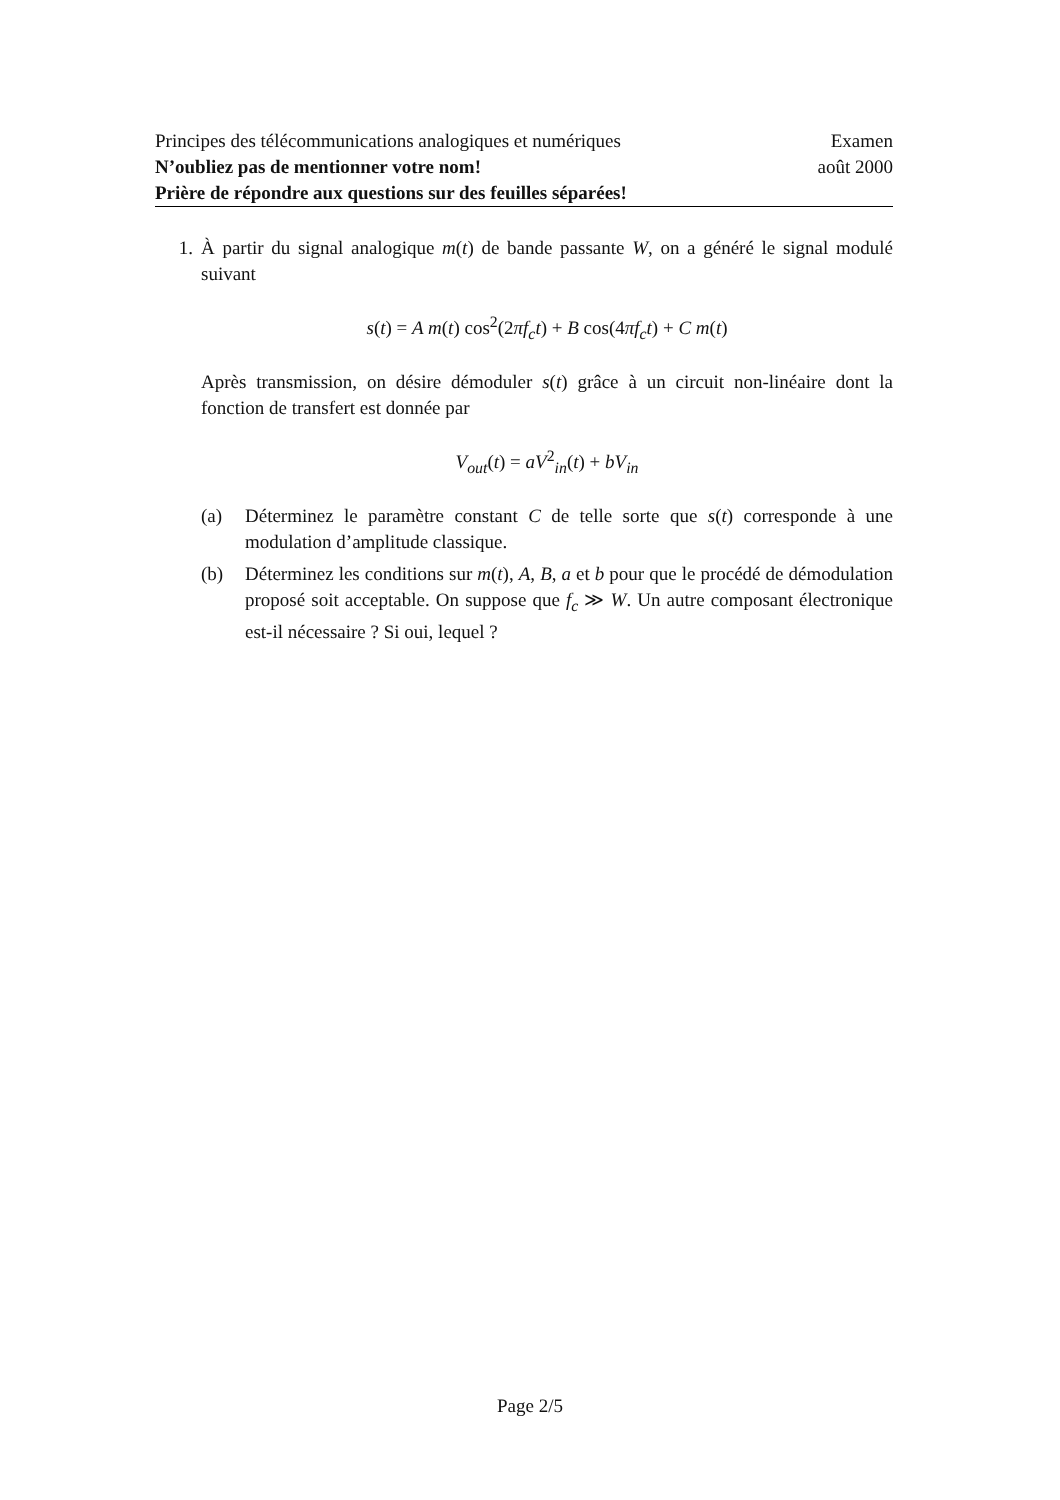Principes des télécommunications analogiques et numériques Examen
N’oubliez pas de mentionner votre nom! août 2000
Prière de répondre aux questions sur des feuilles séparées!
1. À partir du signal analogique m(t) de bande passante W, on a généré le signal modulé suivant
s(t) = A m(t) cos<sup>2</sup>(2πf<sub>c</sub>t) + B cos(4πf<sub>c</sub>t) + C m(t)
Après transmission, on désire démoduler s(t) grâce à un circuit non-linéaire dont la fonction de transfert est donnée par
V<sub>out</sub>(t) = aV<sup>2</sup><sub>in</sub>(t) + bV<sub>in</sub>
(a) Déterminez le paramètre constant C de telle sorte que s(t) corresponde à une modulation d’amplitude classique.
(b) Déterminez les conditions sur m(t), A, B, a et b pour que le procédé de démodulation proposé soit acceptable. On suppose que f<sub>c</sub> ≫ W. Un autre composant électronique est-il nécessaire ? Si oui, lequel ?
Page 2/5